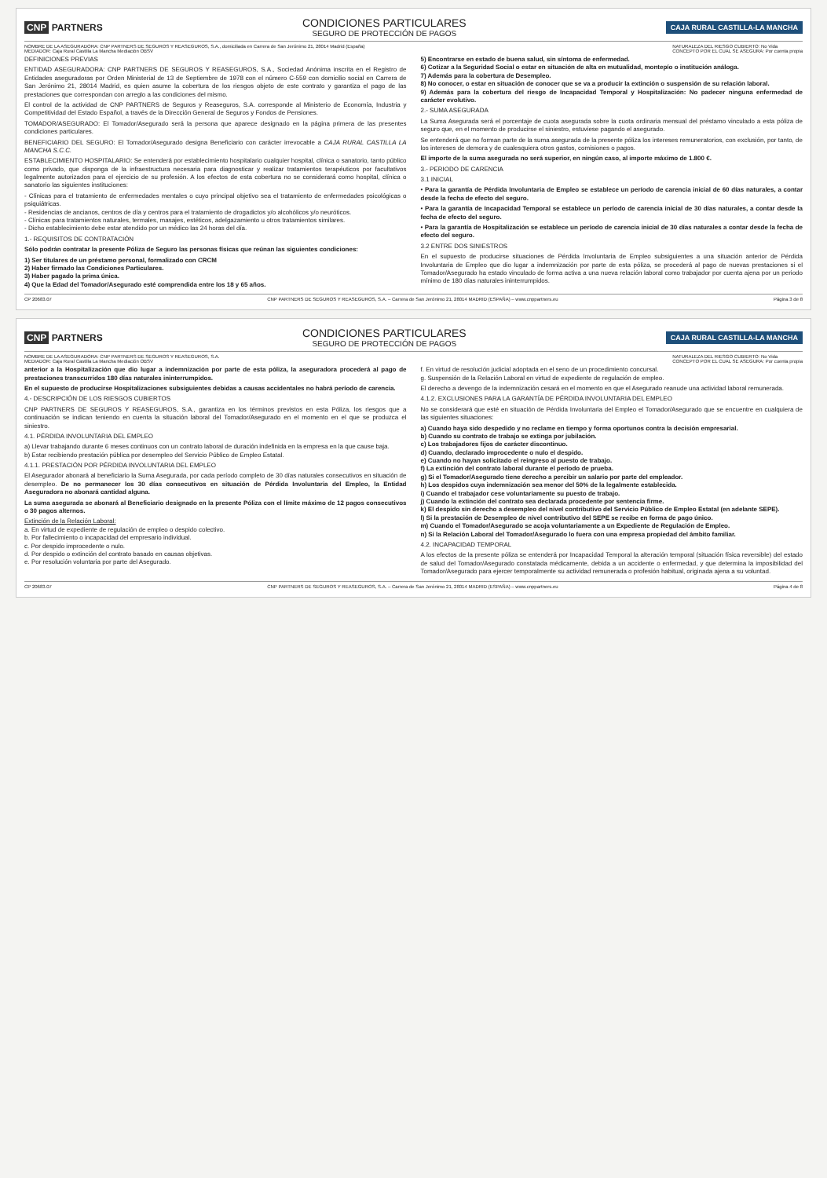CNP PARTNERS
CONDICIONES PARTICULARES
SEGURO DE PROTECCIÓN DE PAGOS
CAJA RURAL CASTILLA-LA MANCHA
NOMBRE DE LA ASEGURADORA: CNP PARTNERS DE SEGUROS Y REASEGUROS, S.A., domiciliada en Carrera de San Jerónimo 21, 28014 Madrid (España)
MEDIADOR: Caja Rural Castilla La Mancha Mediación OBSV
NATURALEZA DEL RIESGO CUBIERTO: No Vida
CONCEPTO POR EL CUAL SE ASEGURA: Por cuenta propia
DEFINICIONES PREVIAS
ENTIDAD ASEGURADORA: CNP PARTNERS DE SEGUROS Y REASEGUROS, S.A., Sociedad Anónima inscrita en el Registro de Entidades aseguradoras por Orden Ministerial de 13 de Septiembre de 1978 con el número C-559 con domicilio social en Carrera de San Jerónimo 21, 28014 Madrid, es quien asume la cobertura de los riesgos objeto de este contrato y garantiza el pago de las prestaciones que correspondan con arreglo a las condiciones del mismo.
El control de la actividad de CNP PARTNERS de Seguros y Reaseguros, S.A. corresponde al Ministerio de Economía, Industria y Competitividad del Estado Español, a través de la Dirección General de Seguros y Fondos de Pensiones.
TOMADOR/ASEGURADO: El Tomador/Asegurado será la persona que aparece designado en la página primera de las presentes condiciones particulares.
BENEFICIARIO DEL SEGURO: El Tomador/Asegurado designa Beneficiario con carácter irrevocable a CAJA RURAL CASTILLA LA MANCHA S.C.C.
ESTABLECIMIENTO HOSPITALARIO: Se entenderá por establecimiento hospitalario cualquier hospital, clínica o sanatorio, tanto público como privado, que disponga de la infraestructura necesaria para diagnosticar y realizar tratamientos terapéuticos por facultativos legalmente autorizados para el ejercicio de su profesión. A los efectos de esta cobertura no se considerará como hospital, clínica o sanatorio las siguientes instituciones:
- Clínicas para el tratamiento de enfermedades mentales o cuyo principal objetivo sea el tratamiento de enfermedades psicológicas o psiquiátricas.
- Residencias de ancianos, centros de día y centros para el tratamiento de drogadictos y/o alcohólicos y/o neuróticos.
- Clínicas para tratamientos naturales, termales, masajes, estéticos, adelgazamiento u otros tratamientos similares.
- Dicho establecimiento debe estar atendido por un médico las 24 horas del día.
1.- REQUISITOS DE CONTRATACIÓN
Sólo podrán contratar la presente Póliza de Seguro las personas físicas que reúnan las siguientes condiciones:
1) Ser titulares de un préstamo personal, formalizado con CRCM
2) Haber firmado las Condiciones Particulares.
3) Haber pagado la prima única.
4) Que la Edad del Tomador/Asegurado esté comprendida entre los 18 y 65 años.
5) Encontrarse en estado de buena salud, sin síntoma de enfermedad.
6) Cotizar a la Seguridad Social o estar en situación de alta en mutualidad, montepío o institución análoga.
7) Además para la cobertura de Desempleo.
8) No conocer, o estar en situación de conocer que se va a producir la extinción o suspensión de su relación laboral.
9) Además para la cobertura del riesgo de Incapacidad Temporal y Hospitalización: No padecer ninguna enfermedad de carácter evolutivo.
2.- SUMA ASEGURADA
La Suma Asegurada será el porcentaje de cuota asegurada sobre la cuota ordinaria mensual del préstamo vinculado a esta póliza de seguro que, en el momento de producirse el siniestro, estuviese pagando el asegurado.
Se entenderá que no forman parte de la suma asegurada de la presente póliza los intereses remuneratorios, con exclusión, por tanto, de los intereses de demora y de cualesquiera otros gastos, comisiones o pagos.
El importe de la suma asegurada no será superior, en ningún caso, al importe máximo de 1.800 €.
3.- PERIODO DE CARENCIA
3.1 INICIAL
• Para la garantía de Pérdida Involuntaria de Empleo se establece un período de carencia inicial de 60 días naturales, a contar desde la fecha de efecto del seguro.
• Para la garantía de Incapacidad Temporal se establece un período de carencia inicial de 30 días naturales, a contar desde la fecha de efecto del seguro.
• Para la garantía de Hospitalización se establece un período de carencia inicial de 30 días naturales a contar desde la fecha de efecto del seguro.
3.2 ENTRE DOS SINIESTROS
En el supuesto de producirse situaciones de Pérdida Involuntaria de Empleo subsiguientes a una situación anterior de Pérdida Involuntaria de Empleo que dio lugar a indemnización por parte de esta póliza, se procederá al pago de nuevas prestaciones si el Tomador/Asegurado ha estado vinculado de forma activa a una nueva relación laboral como trabajador por cuenta ajena por un periodo mínimo de 180 días naturales ininterrumpidos.
CP 20683.07 CNP PARTNERS DE SEGUROS Y REASEGUROS, S.A. – Carrera de San Jerónimo 21, 28014 MADRID (ESPAÑA) – www.cnppartners.eu
Página 3 de 8
CNP PARTNERS
CONDICIONES PARTICULARES
SEGURO DE PROTECCIÓN DE PAGOS
CAJA RURAL CASTILLA-LA MANCHA
NOMBRE DE LA ASEGURADORA: CNP PARTNERS DE SEGUROS Y REASEGUROS, S.A.
MEDIADOR: Caja Rural Castilla La Mancha Mediación OBSV
NATURALEZA DEL RIESGO CUBIERTO: No Vida
CONCEPTO POR EL CUAL SE ASEGURA: Por cuenta propia
anterior a la Hospitalización que dio lugar a indemnización por parte de esta póliza, la aseguradora procederá al pago de prestaciones transcurridos 180 días naturales ininterrumpidos.
En el supuesto de producirse Hospitalizaciones subsiguientes debidas a causas accidentales no habrá período de carencia.
4.- DESCRIPCIÓN DE LOS RIESGOS CUBIERTOS
CNP PARTNERS DE SEGUROS Y REASEGUROS, S.A., garantiza en los términos previstos en esta Póliza, los riesgos que a continuación se indican teniendo en cuenta la situación laboral del Tomador/Asegurado en el momento en el que se produzca el siniestro.
4.1. PÉRDIDA INVOLUNTARIA DEL EMPLEO
a) Llevar trabajando durante 6 meses continuos con un contrato laboral de duración indefinida en la empresa en la que cause baja.
b) Estar recibiendo prestación pública por desempleo del Servicio Público de Empleo Estatal.
4.1.1. PRESTACIÓN POR PÉRDIDA INVOLUNTARIA DEL EMPLEO
El Asegurador abonará al beneficiario la Suma Asegurada, por cada período completo de 30 días naturales consecutivos en situación de desempleo. De no permanecer los 30 días consecutivos en situación de Pérdida Involuntaria del Empleo, la Entidad Aseguradora no abonará cantidad alguna.
La suma asegurada se abonará al Beneficiario designado en la presente Póliza con el límite máximo de 12 pagos consecutivos o 30 pagos alternos.
Extinción de la Relación Laboral:
a. En virtud de expediente de regulación de empleo o despido colectivo.
b. Por fallecimiento o incapacidad del empresario individual.
c. Por despido improcedente o nulo.
d. Por despido o extinción del contrato basado en causas objetivas.
e. Por resolución voluntaria por parte del Asegurado.
f. En virtud de resolución judicial adoptada en el seno de un procedimiento concursal.
g. Suspensión de la Relación Laboral en virtud de expediente de regulación de empleo.
El derecho a devengo de la indemnización cesará en el momento en que el Asegurado reanude una actividad laboral remunerada.
4.1.2. EXCLUSIONES PARA LA GARANTÍA DE PÉRDIDA INVOLUNTARIA DEL EMPLEO
No se considerará que esté en situación de Pérdida Involuntaria del Empleo el Tomador/Asegurado que se encuentre en cualquiera de las siguientes situaciones:
a) Cuando haya sido despedido y no reclame en tiempo y forma oportunos contra la decisión empresarial.
b) Cuando su contrato de trabajo se extinga por jubilación.
c) Los trabajadores fijos de carácter discontinuo.
d) Cuando, declarado improcedente o nulo el despido.
e) Cuando no hayan solicitado el reingreso al puesto de trabajo.
f) La extinción del contrato laboral durante el período de prueba.
g) Si el Tomador/Asegurado tiene derecho a percibir un salario por parte del empleador.
h) Los despidos cuya indemnización sea menor del 50% de la legalmente establecida.
i) Cuando el trabajador cese voluntariamente su puesto de trabajo.
j) Cuando la extinción del contrato sea declarada procedente por sentencia firme.
k) El despido sin derecho a desempleo del nivel contributivo del Servicio Público de Empleo Estatal (en adelante SEPE).
l) Si la prestación de Desempleo de nivel contributivo del SEPE se recibe en forma de pago único.
m) Cuando el Tomador/Asegurado se acoja voluntariamente a un Expediente de Regulación de Empleo.
n) Si la Relación Laboral del Tomador/Asegurado lo fuera con una empresa propiedad del ámbito familiar.
4.2. INCAPACIDAD TEMPORAL
A los efectos de la presente póliza se entenderá por Incapacidad Temporal la alteración temporal (situación física reversible) del estado de salud del Tomador/Asegurado constatada médicamente, debida a un accidente o enfermedad, y que determina la imposibilidad del Tomador/Asegurado para ejercer temporalmente su actividad remunerada o profesión habitual, originada ajena a su voluntad.
CP 20683.07 CNP PARTNERS DE SEGUROS Y REASEGUROS, S.A. – Carrera de San Jerónimo 21, 28014 MADRID (ESPAÑA) – www.cnppartners.eu
Página 4 de 8